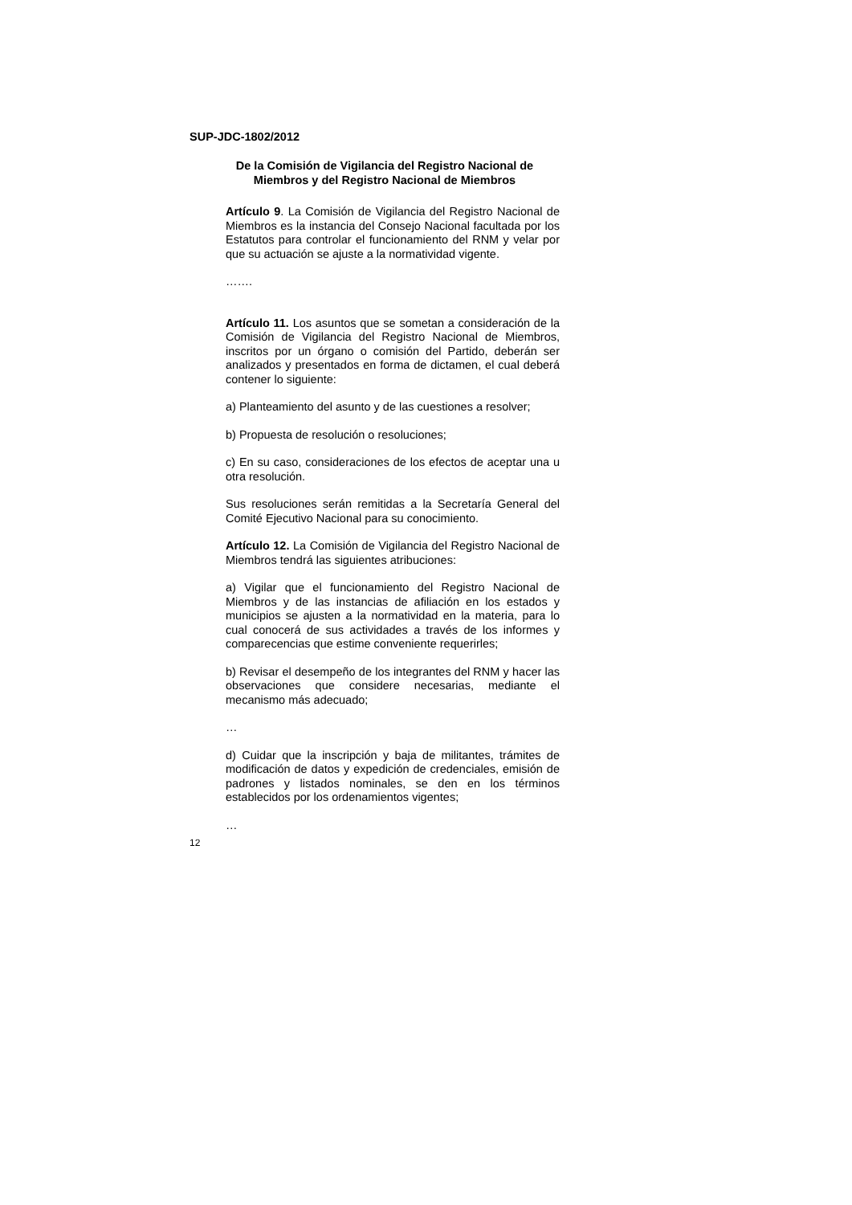SUP-JDC-1802/2012
De la Comisión de Vigilancia del Registro Nacional de Miembros y del Registro Nacional de Miembros
Artículo 9. La Comisión de Vigilancia del Registro Nacional de Miembros es la instancia del Consejo Nacional facultada por los Estatutos para controlar el funcionamiento del RNM y velar por que su actuación se ajuste a la normatividad vigente.
…….
Artículo 11. Los asuntos que se sometan a consideración de la Comisión de Vigilancia del Registro Nacional de Miembros, inscritos por un órgano o comisión del Partido, deberán ser analizados y presentados en forma de dictamen, el cual deberá contener lo siguiente:
a) Planteamiento del asunto y de las cuestiones a resolver;
b) Propuesta de resolución o resoluciones;
c) En su caso, consideraciones de los efectos de aceptar una u otra resolución.
Sus resoluciones serán remitidas a la Secretaría General del Comité Ejecutivo Nacional para su conocimiento.
Artículo 12. La Comisión de Vigilancia del Registro Nacional de Miembros tendrá las siguientes atribuciones:
a) Vigilar que el funcionamiento del Registro Nacional de Miembros y de las instancias de afiliación en los estados y municipios se ajusten a la normatividad en la materia, para lo cual conocerá de sus actividades a través de los informes y comparecencias que estime conveniente requerirles;
b) Revisar el desempeño de los integrantes del RNM y hacer las observaciones que considere necesarias, mediante el mecanismo más adecuado;
…
d) Cuidar que la inscripción y baja de militantes, trámites de modificación de datos y expedición de credenciales, emisión de padrones y listados nominales, se den en los términos establecidos por los ordenamientos vigentes;
…
12